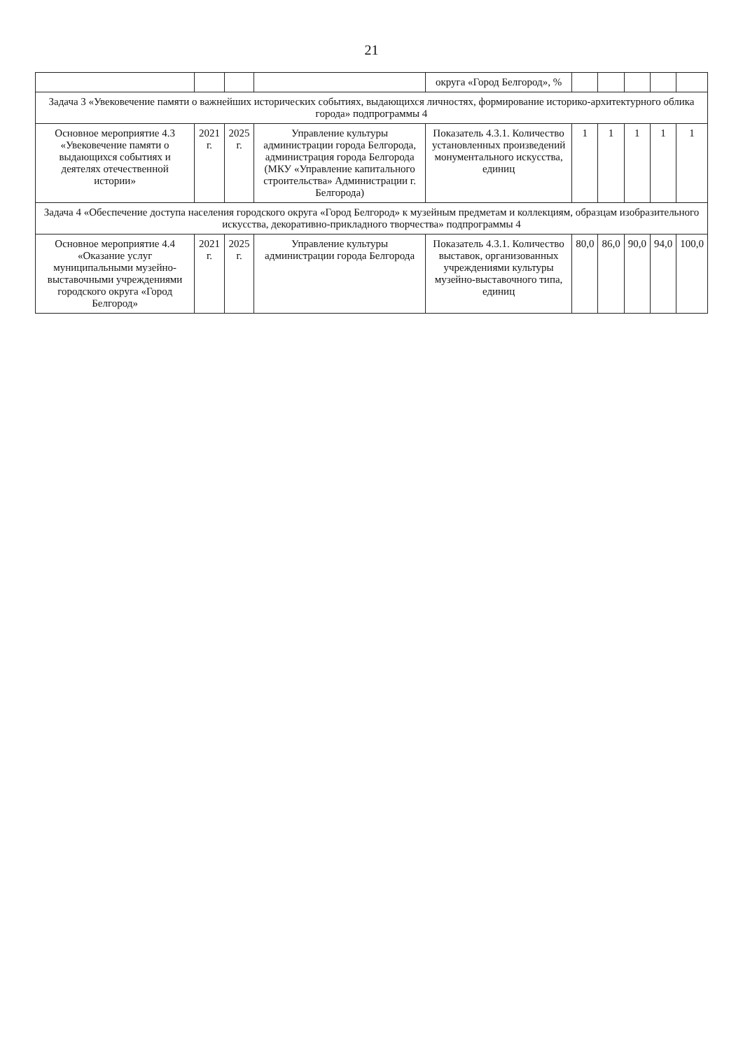21
| | | | | округа «Город Белгород», % | | | | | |
| Задача 3 «Увековечение памяти о важнейших исторических событиях, выдающихся личностях, формирование историко-архитектурного облика города» подпрограммы 4 | | | | | | | | | |
| Основное мероприятие 4.3 «Увековечение памяти о выдающихся событиях и деятелях отечественной истории» | 2021 г. | 2025 г. | Управление культуры администрации города Белгорода, администрация города Белгорода (МКУ «Управление капитального строительства» Администрации г. Белгорода) | Показатель 4.3.1. Количество установленных произведений монументального искусства, единиц | 1 | 1 | 1 | 1 | 1 |
| Задача 4 «Обеспечение доступа населения городского округа «Город Белгород» к музейным предметам и коллекциям, образцам изобразительного искусства, декоративно-прикладного творчества» подпрограммы 4 | | | | | | | | | |
| Основное мероприятие 4.4 «Оказание услуг муниципальными музейно-выставочными учреждениями городского округа «Город Белгород» | 2021 г. | 2025 г. | Управление культуры администрации города Белгорода | Показатель 4.3.1. Количество выставок, организованных учреждениями культуры музейно-выставочного типа, единиц | 80,0 | 86,0 | 90,0 | 94,0 | 100,0 |